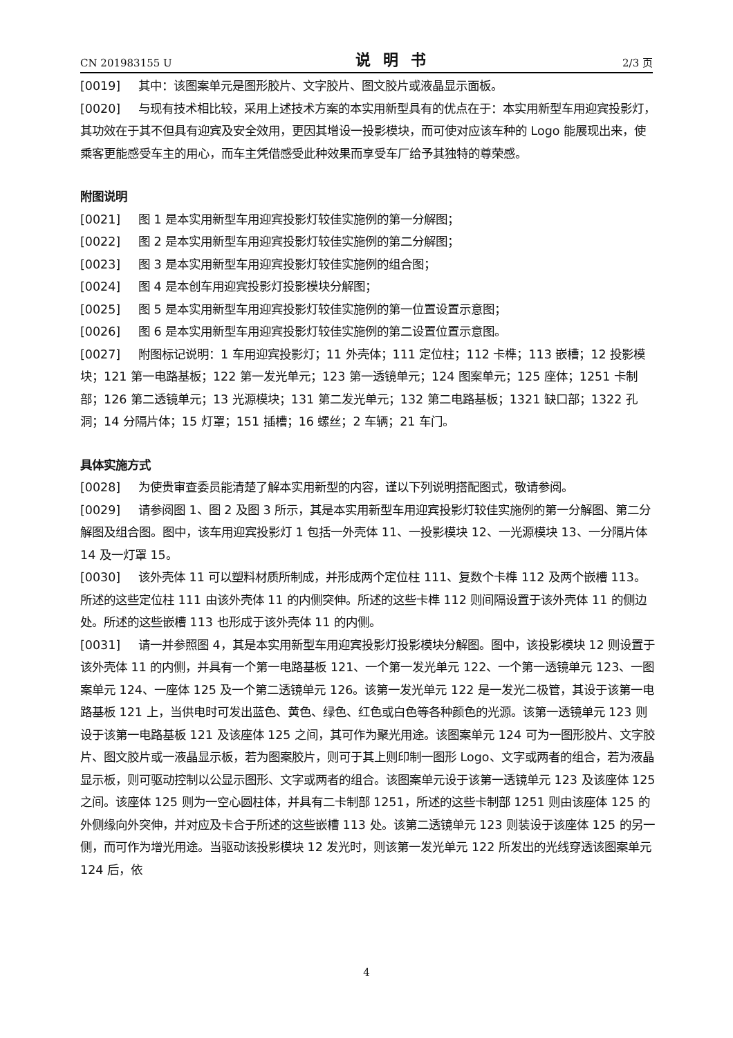CN 201983155 U 说明书 2/3 页
[0019] 其中：该图案单元是图形胶片、文字胶片、图文胶片或液晶显示面板。
[0020] 与现有技术相比较，采用上述技术方案的本实用新型具有的优点在于：本实用新型车用迎宾投影灯，其功效在于其不但具有迎宾及安全效用，更因其增设一投影模块，而可使对应该车种的 Logo 能展现出来，使乘客更能感受车主的用心，而车主凭借感受此种效果而享受车厂给予其独特的尊荣感。
附图说明
[0021] 图 1 是本实用新型车用迎宾投影灯较佳实施例的第一分解图；
[0022] 图 2 是本实用新型车用迎宾投影灯较佳实施例的第二分解图；
[0023] 图 3 是本实用新型车用迎宾投影灯较佳实施例的组合图；
[0024] 图 4 是本创车用迎宾投影灯投影模块分解图；
[0025] 图 5 是本实用新型车用迎宾投影灯较佳实施例的第一位置设置示意图；
[0026] 图 6 是本实用新型车用迎宾投影灯较佳实施例的第二设置位置示意图。
[0027] 附图标记说明：1 车用迎宾投影灯；11 外壳体；111 定位柱；112 卡榫；113 嵌槽；12 投影模块；121 第一电路基板；122 第一发光单元；123 第一透镜单元；124 图案单元；125 座体；1251 卡制部；126 第二透镜单元；13 光源模块；131 第二发光单元；132 第二电路基板；1321 缺口部；1322 孔洞；14 分隔片体；15 灯罩；151 插槽；16 螺丝；2 车辆；21 车门。
具体实施方式
[0028] 为使贵审查委员能清楚了解本实用新型的内容，谨以下列说明搭配图式，敬请参阅。
[0029] 请参阅图 1、图 2 及图 3 所示，其是本实用新型车用迎宾投影灯较佳实施例的第一分解图、第二分解图及组合图。图中，该车用迎宾投影灯 1 包括一外壳体 11、一投影模块 12、一光源模块 13、一分隔片体 14 及一灯罩 15。
[0030] 该外壳体 11 可以塑料材质所制成，并形成两个定位柱 111、复数个卡榫 112 及两个嵌槽 113。所述的这些定位柱 111 由该外壳体 11 的内侧突伸。所述的这些卡榫 112 则间隔设置于该外壳体 11 的侧边处。所述的这些嵌槽 113 也形成于该外壳体 11 的内侧。
[0031] 请一并参照图 4，其是本实用新型车用迎宾投影灯投影模块分解图。图中，该投影模块 12 则设置于该外壳体 11 的内侧，并具有一个第一电路基板 121、一个第一发光单元 122、一个第一透镜单元 123、一图案单元 124、一座体 125 及一个第二透镜单元 126。该第一发光单元 122 是一发光二极管，其设于该第一电路基板 121 上，当供电时可发出蓝色、黄色、绿色、红色或白色等各种颜色的光源。该第一透镜单元 123 则设于该第一电路基板 121 及该座体 125 之间，其可作为聚光用途。该图案单元 124 可为一图形胶片、文字胶片、图文胶片或一液晶显示板，若为图案胶片，则可于其上则印制一图形 Logo、文字或两者的组合，若为液晶显示板，则可驱动控制以公显示图形、文字或两者的组合。该图案单元设于该第一透镜单元 123 及该座体 125 之间。该座体 125 则为一空心圆柱体，并具有二卡制部 1251，所述的这些卡制部 1251 则由该座体 125 的外侧缘向外突伸，并对应及卡合于所述的这些嵌槽 113 处。该第二透镜单元 123 则装设于该座体 125 的另一侧，而可作为增光用途。当驱动该投影模块 12 发光时，则该第一发光单元 122 所发出的光线穿透该图案单元 124 后，依
4